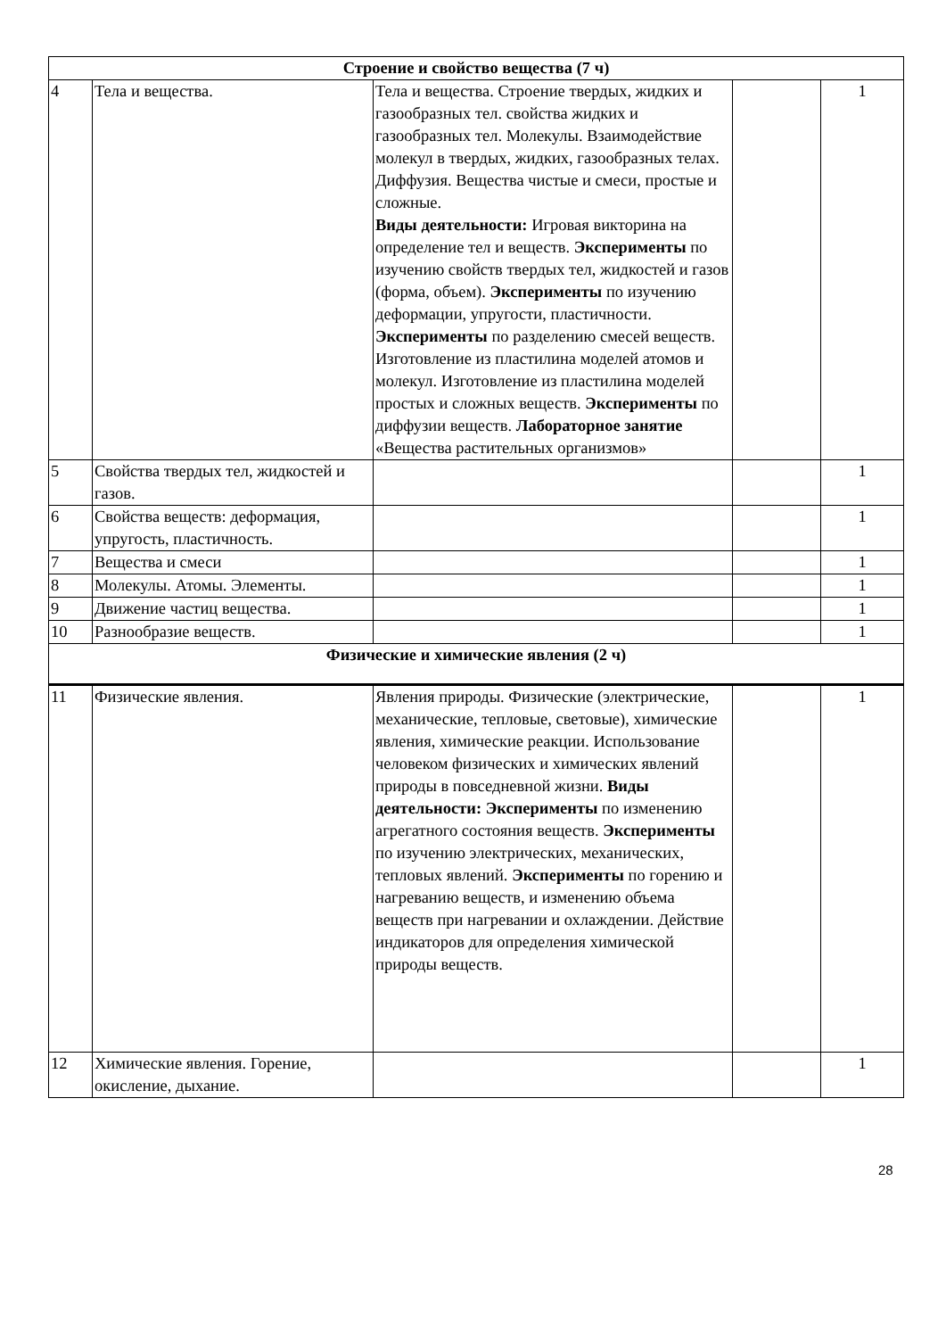| Строение и свойство вещества (7 ч) | | | | |
| 4 | Тела и вещества. | Тела и вещества. Строение твердых, жидких и газообразных тел. свойства жидких и газообразных тел. Молекулы. Взаимодействие молекул в твердых, жидких, газообразных телах. Диффузия. Вещества чистые и смеси, простые и сложные. Виды деятельности: Игровая викторина на определение тел и веществ. Эксперименты по изучению свойств твердых тел, жидкостей и газов (форма, объем). Эксперименты по изучению деформации, упругости, пластичности. Эксперименты по разделению смесей веществ. Изготовление из пластилина моделей атомов и молекул. Изготовление из пластилина моделей простых и сложных веществ. Эксперименты по диффузии веществ. Лабораторное занятие «Вещества растительных организмов» | | 1 |
| 5 | Свойства твердых тел, жидкостей и газов. | | | 1 |
| 6 | Свойства веществ: деформация, упругость, пластичность. | | | 1 |
| 7 | Вещества и смеси | | | 1 |
| 8 | Молекулы. Атомы. Элементы. | | | 1 |
| 9 | Движение частиц вещества. | | | 1 |
| 10 | Разнообразие веществ. | | | 1 |
| Физические и химические явления (2 ч) | | | | |
| 11 | Физические явления. | Явления природы. Физические (электрические, механические, тепловые, световые), химические явления, химические реакции. Использование человеком физических и химических явлений природы в повседневной жизни. Виды деятельности: Эксперименты по изменению агрегатного состояния веществ. Эксперименты по изучению электрических, механических, тепловых явлений. Эксперименты по горению и нагреванию веществ, и изменению объема веществ при нагревании и охлаждении. Действие индикаторов для определения химической природы веществ. | | 1 |
| 12 | Химические явления. Горение, окисление, дыхание. | | | 1 |
28